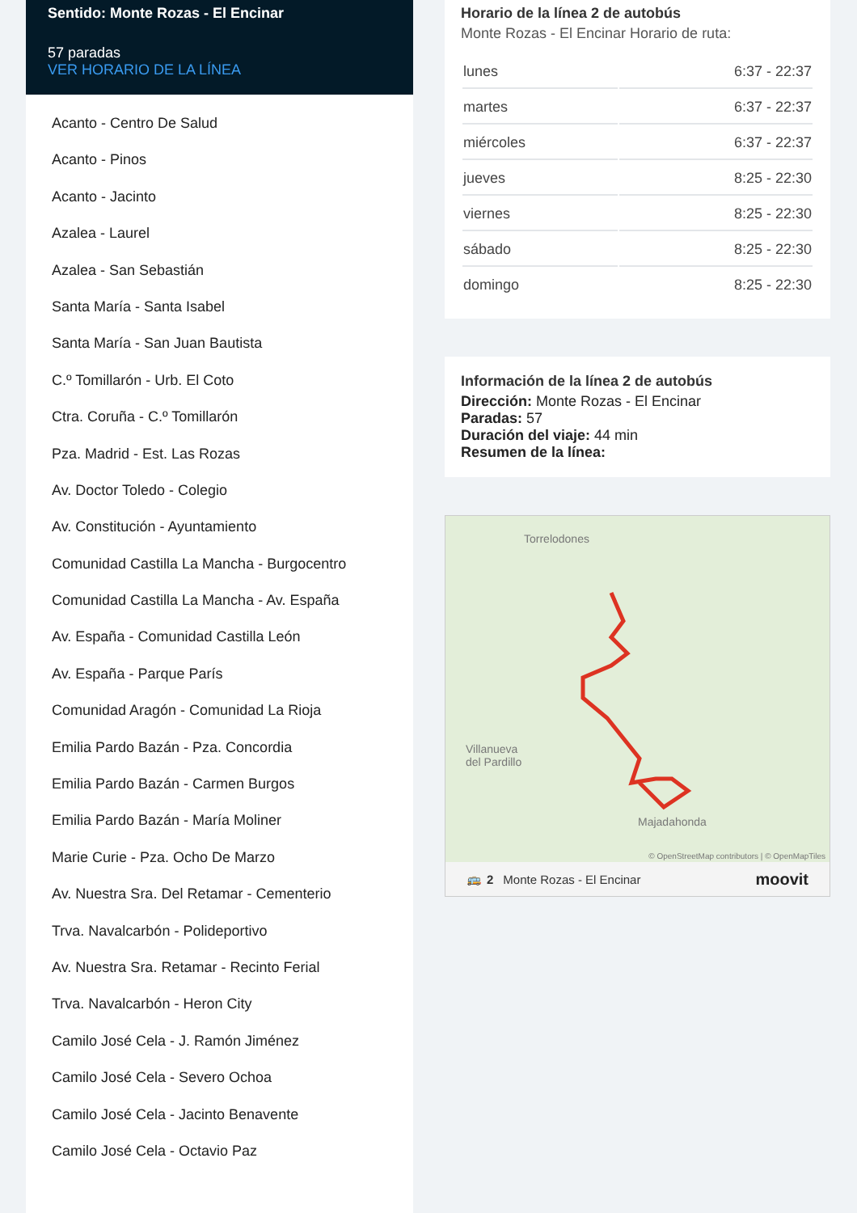Sentido: Monte Rozas - El Encinar
57 paradas
VER HORARIO DE LA LÍNEA
Acanto - Centro De Salud
Acanto - Pinos
Acanto - Jacinto
Azalea - Laurel
Azalea - San Sebastián
Santa María - Santa Isabel
Santa María - San Juan Bautista
C.º Tomillarón - Urb. El Coto
Ctra. Coruña - C.º Tomillarón
Pza. Madrid - Est. Las Rozas
Av. Doctor Toledo - Colegio
Av. Constitución - Ayuntamiento
Comunidad Castilla La Mancha - Burgocentro
Comunidad Castilla La Mancha - Av. España
Av. España - Comunidad Castilla León
Av. España - Parque París
Comunidad Aragón - Comunidad La Rioja
Emilia Pardo Bazán - Pza. Concordia
Emilia Pardo Bazán - Carmen Burgos
Emilia Pardo Bazán - María Moliner
Marie Curie - Pza. Ocho De Marzo
Av. Nuestra Sra. Del Retamar - Cementerio
Trva. Navalcarbón - Polideportivo
Av. Nuestra Sra. Retamar - Recinto Ferial
Trva. Navalcarbón - Heron City
Camilo José Cela - J. Ramón Jiménez
Camilo José Cela - Severo Ochoa
Camilo José Cela - Jacinto Benavente
Camilo José Cela - Octavio Paz
Horario de la línea 2 de autobús
Monte Rozas - El Encinar Horario de ruta:
| lunes | 6:37 - 22:37 |
| martes | 6:37 - 22:37 |
| miércoles | 6:37 - 22:37 |
| jueves | 8:25 - 22:30 |
| viernes | 8:25 - 22:30 |
| sábado | 8:25 - 22:30 |
| domingo | 8:25 - 22:30 |
Información de la línea 2 de autobús
Dirección: Monte Rozas - El Encinar
Paradas: 57
Duración del viaje: 44 min
Resumen de la línea:
Torrelodones
Villanueva
del Pardillo
Majadahonda
© OpenStreetMap contributors | © OpenMapTiles
🚌 2 Monte Rozas - El Encinar moovit